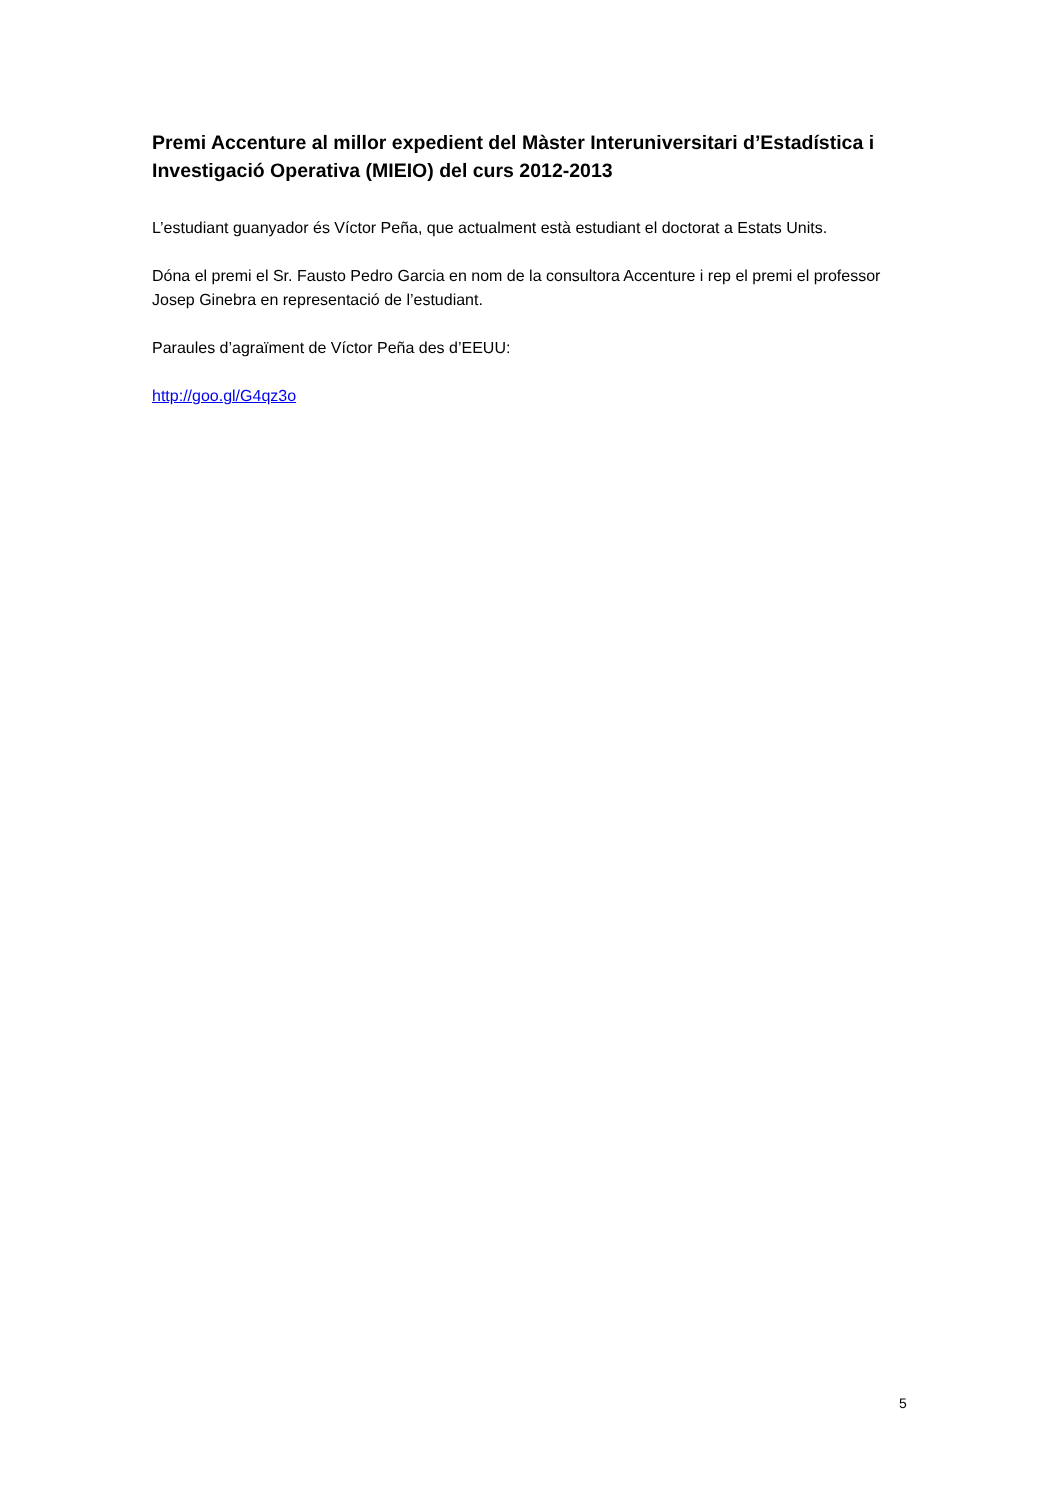Premi Accenture al millor expedient del Màster Interuniversitari d’Estadística i Investigació Operativa (MIEIO) del curs 2012-2013
L’estudiant guanyador és Víctor Peña, que actualment està estudiant el doctorat a Estats Units.
Dóna el premi el Sr. Fausto Pedro Garcia en nom de la consultora Accenture i rep el premi el professor Josep Ginebra en representació de l’estudiant.
Paraules d’agraïment de Víctor Peña des d’EEUU:
http://goo.gl/G4qz3o
5